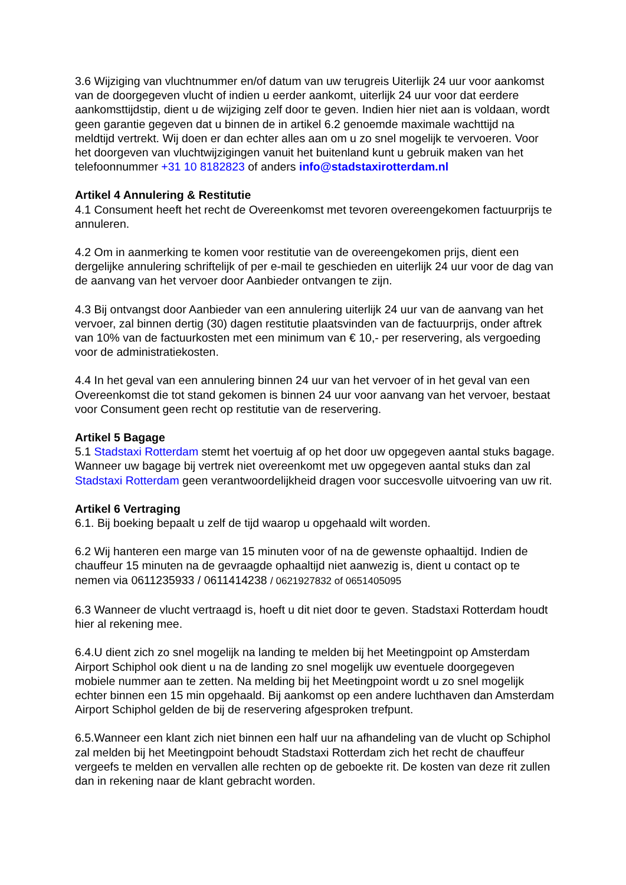3.6 Wijziging van vluchtnummer en/of datum van uw terugreis Uiterlijk 24 uur voor aankomst van de doorgegeven vlucht of indien u eerder aankomt, uiterlijk 24 uur voor dat eerdere aankomsttijdstip, dient u de wijziging zelf door te geven. Indien hier niet aan is voldaan, wordt geen garantie gegeven dat u binnen de in artikel 6.2 genoemde maximale wachttijd na meldtijd vertrekt. Wij doen er dan echter alles aan om u zo snel mogelijk te vervoeren. Voor het doorgeven van vluchtwijzigingen vanuit het buitenland kunt u gebruik maken van het telefoonnummer +31 10 8182823 of anders info@stadstaxirotterdam.nl
Artikel 4 Annulering & Restitutie
4.1 Consument heeft het recht de Overeenkomst met tevoren overeengekomen factuurprijs te annuleren.
4.2 Om in aanmerking te komen voor restitutie van de overeengekomen prijs, dient een dergelijke annulering schriftelijk of per e-mail te geschieden en uiterlijk 24 uur voor de dag van de aanvang van het vervoer door Aanbieder ontvangen te zijn.
4.3 Bij ontvangst door Aanbieder van een annulering uiterlijk 24 uur van de aanvang van het vervoer, zal binnen dertig (30) dagen restitutie plaatsvinden van de factuurprijs, onder aftrek van 10% van de factuurkosten met een minimum van € 10,- per reservering, als vergoeding voor de administratiekosten.
4.4 In het geval van een annulering binnen 24 uur van het vervoer of in het geval van een Overeenkomst die tot stand gekomen is binnen 24 uur voor aanvang van het vervoer, bestaat voor Consument geen recht op restitutie van de reservering.
Artikel 5 Bagage
5.1 Stadstaxi Rotterdam stemt het voertuig af op het door uw opgegeven aantal stuks bagage. Wanneer uw bagage bij vertrek niet overeenkomt met uw opgegeven aantal stuks dan zal Stadstaxi Rotterdam geen verantwoordelijkheid dragen voor succesvolle uitvoering van uw rit.
Artikel 6 Vertraging
6.1. Bij boeking bepaalt u zelf de tijd waarop u opgehaald wilt worden.
6.2 Wij hanteren een marge van 15 minuten voor of na de gewenste ophaaltijd. Indien de chauffeur 15 minuten na de gevraagde ophaaltijd niet aanwezig is, dient u contact op te nemen via 0611235933 / 0611414238 / 0621927832 of 0651405095
6.3 Wanneer de vlucht vertraagd is, hoeft u dit niet door te geven. Stadstaxi Rotterdam houdt hier al rekening mee.
6.4.U dient zich zo snel mogelijk na landing te melden bij het Meetingpoint op Amsterdam Airport Schiphol ook dient u na de landing zo snel mogelijk uw eventuele doorgegeven mobiele nummer aan te zetten. Na melding bij het Meetingpoint wordt u zo snel mogelijk echter binnen een 15 min opgehaald. Bij aankomst op een andere luchthaven dan Amsterdam Airport Schiphol gelden de bij de reservering afgesproken trefpunt.
6.5.Wanneer een klant zich niet binnen een half uur na afhandeling van de vlucht op Schiphol zal melden bij het Meetingpoint behoudt Stadstaxi Rotterdam zich het recht de chauffeur vergeefs te melden en vervallen alle rechten op de geboekte rit. De kosten van deze rit zullen dan in rekening naar de klant gebracht worden.